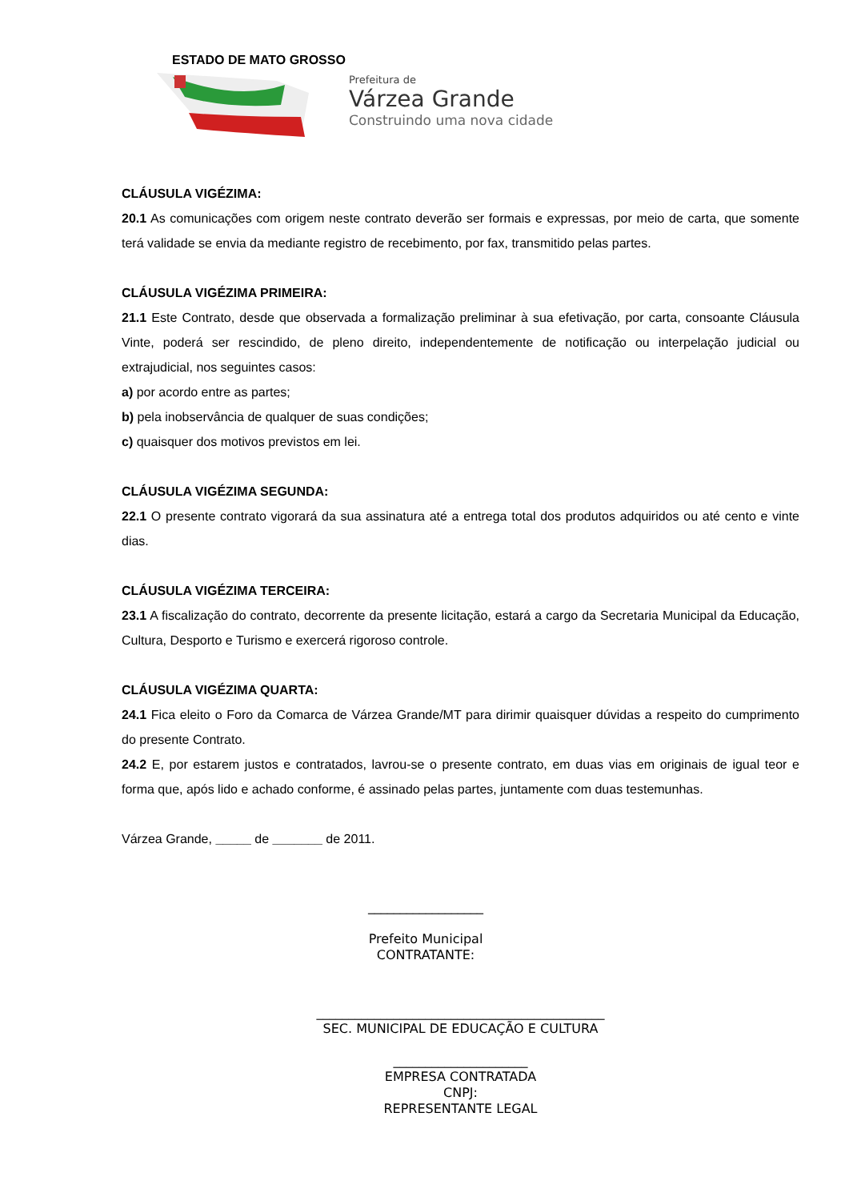ESTADO DE MATO GROSSO
Prefeitura de
Várzea Grande
Construindo uma nova cidade
CLÁUSULA VIGÉZIMA:
20.1 As comunicações com origem neste contrato deverão ser formais e expressas, por meio de carta, que somente terá validade se envia da mediante registro de recebimento, por fax, transmitido pelas partes.
CLÁUSULA VIGÉZIMA PRIMEIRA:
21.1 Este Contrato, desde que observada a formalização preliminar à sua efetivação, por carta, consoante Cláusula Vinte, poderá ser rescindido, de pleno direito, independentemente de notificação ou interpelação judicial ou extrajudicial, nos seguintes casos:
a) por acordo entre as partes;
b) pela inobservância de qualquer de suas condições;
c) quaisquer dos motivos previstos em lei.
CLÁUSULA VIGÉZIMA SEGUNDA:
22.1 O presente contrato vigorará da sua assinatura até a entrega total dos produtos adquiridos ou até cento e vinte dias.
CLÁUSULA VIGÉZIMA TERCEIRA:
23.1 A fiscalização do contrato, decorrente da presente licitação, estará a cargo da Secretaria Municipal da Educação, Cultura, Desporto e Turismo e exercerá rigoroso controle.
CLÁUSULA VIGÉZIMA QUARTA:
24.1 Fica eleito o Foro da Comarca de Várzea Grande/MT para dirimir quaisquer dúvidas a respeito do cumprimento do presente Contrato.
24.2 E, por estarem justos e contratados, lavrou-se o presente contrato, em duas vias em originais de igual teor e forma que, após lido e achado conforme, é assinado pelas partes, juntamente com duas testemunhas.
Várzea Grande, _____ de _______ de 2011.
__________________
Prefeito Municipal
CONTRATANTE:
_____________________________________________
SEC. MUNICIPAL DE EDUCAÇÃO E CULTURA
_____________________
EMPRESA CONTRATADA
CNPJ:
REPRESENTANTE LEGAL